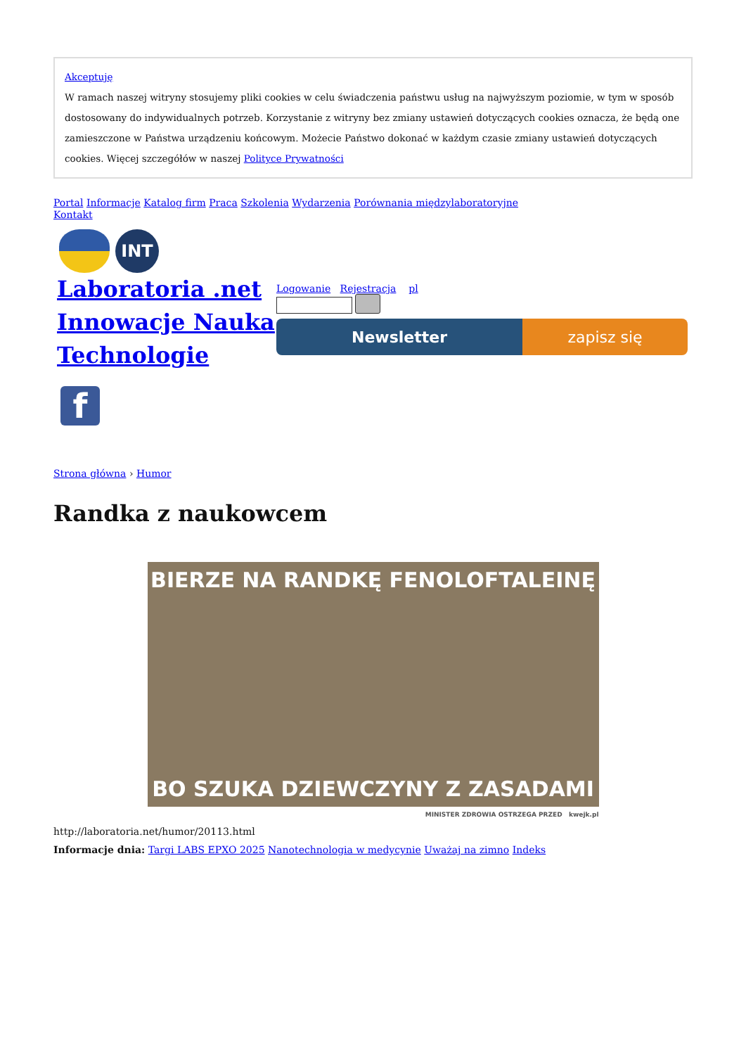Akceptuję
W ramach naszej witryny stosujemy pliki cookies w celu świadczenia państwu usług na najwyższym poziomie, w tym w sposób dostosowany do indywidualnych potrzeb. Korzystanie z witryny bez zmiany ustawień dotyczących cookies oznacza, że będą one zamieszczone w Państwa urządzeniu końcowym. Możecie Państwo dokonać w każdym czasie zmiany ustawień dotyczących cookies. Więcej szczegółów w naszej Polityce Prywatności
Portal Informacje Katalog firm Praca Szkolenia Wydarzenia Porównania międzylaboratoryjne
Kontakt
INT
Laboratoria .net Innowacje Nauka Technologie
Logowanie Rejestracja pl
Newsletter zapisz się
f
Strona główna › Humor
Randka z naukowcem
BIERZE NA RANDKĘ FENOLOFTALEINĘ
BO SZUKA DZIEWCZYNY Z ZASADAMI
MINISTER ZDROWIA OSTRZEGA PRZED kwejk.pl
http://laboratoria.net/humor/20113.html
Informacje dnia: Targi LABS EPXO 2025 Nanotechnologia w medycynie Uważaj na zimno Indeks